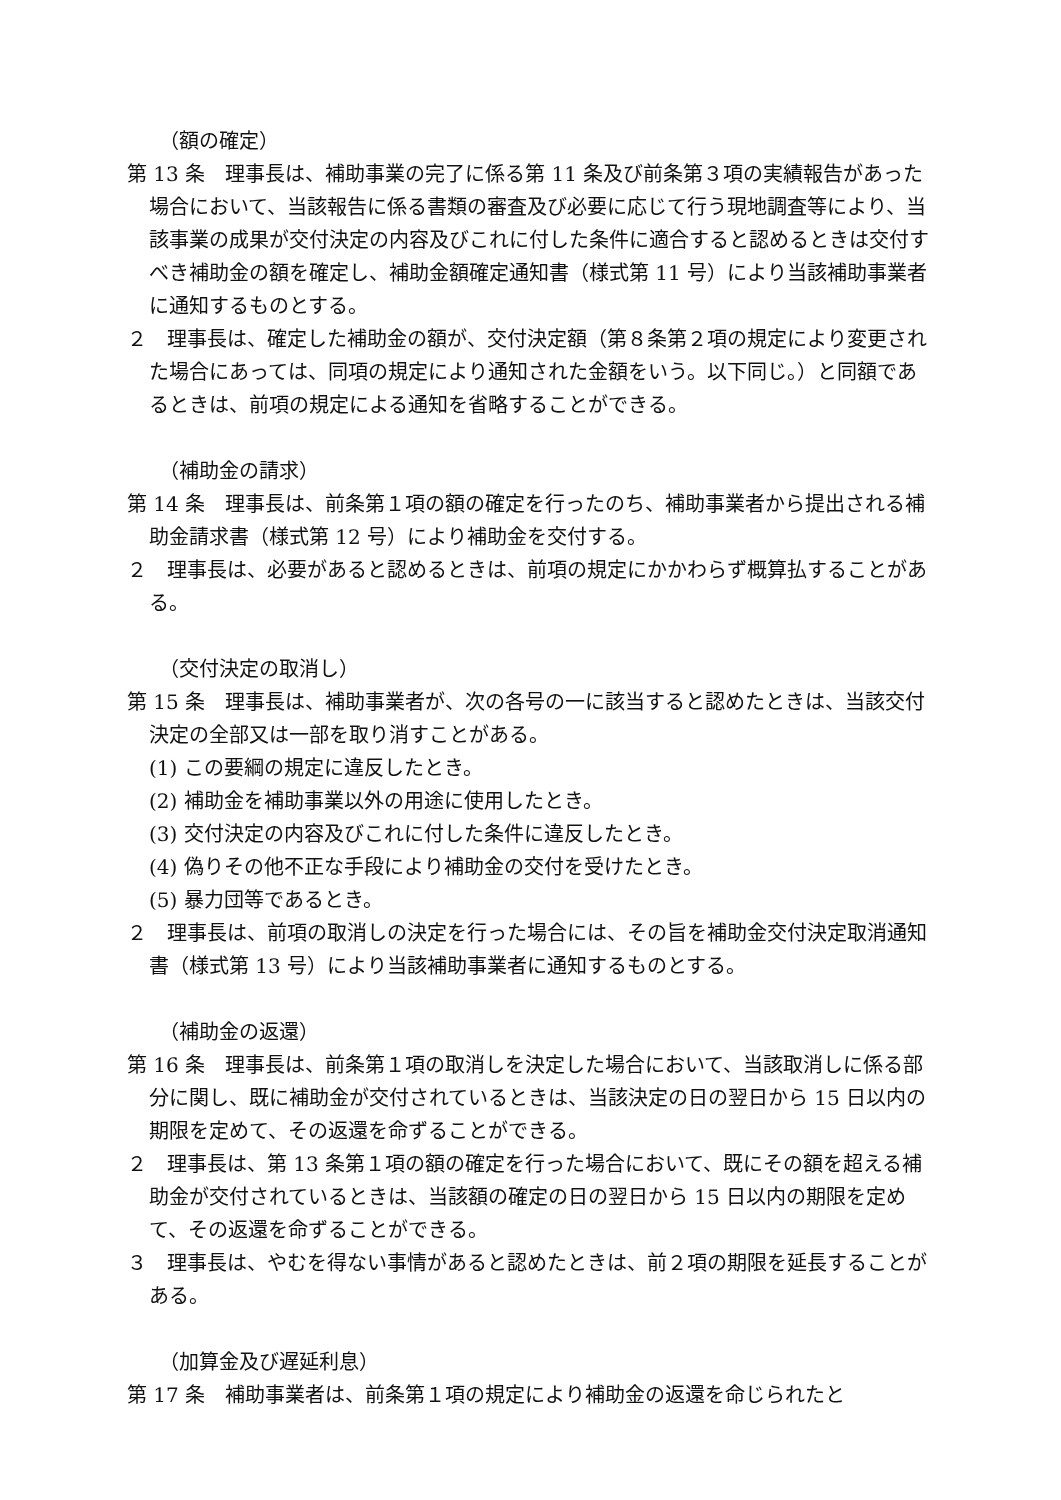（額の確定）
第 13 条　理事長は、補助事業の完了に係る第 11 条及び前条第３項の実績報告があった場合において、当該報告に係る書類の審査及び必要に応じて行う現地調査等により、当該事業の成果が交付決定の内容及びこれに付した条件に適合すると認めるときは交付すべき補助金の額を確定し、補助金額確定通知書（様式第 11 号）により当該補助事業者に通知するものとする。
２　理事長は、確定した補助金の額が、交付決定額（第８条第２項の規定により変更された場合にあっては、同項の規定により通知された金額をいう。以下同じ。）と同額であるときは、前項の規定による通知を省略することができる。
（補助金の請求）
第 14 条　理事長は、前条第１項の額の確定を行ったのち、補助事業者から提出される補助金請求書（様式第 12 号）により補助金を交付する。
２　理事長は、必要があると認めるときは、前項の規定にかかわらず概算払することがある。
（交付決定の取消し）
第 15 条　理事長は、補助事業者が、次の各号の一に該当すると認めたときは、当該交付決定の全部又は一部を取り消すことがある。
(1) この要綱の規定に違反したとき。
(2) 補助金を補助事業以外の用途に使用したとき。
(3) 交付決定の内容及びこれに付した条件に違反したとき。
(4) 偽りその他不正な手段により補助金の交付を受けたとき。
(5) 暴力団等であるとき。
２　理事長は、前項の取消しの決定を行った場合には、その旨を補助金交付決定取消通知書（様式第 13 号）により当該補助事業者に通知するものとする。
（補助金の返還）
第 16 条　理事長は、前条第１項の取消しを決定した場合において、当該取消しに係る部分に関し、既に補助金が交付されているときは、当該決定の日の翌日から 15 日以内の期限を定めて、その返還を命ずることができる。
２　理事長は、第 13 条第１項の額の確定を行った場合において、既にその額を超える補助金が交付されているときは、当該額の確定の日の翌日から 15 日以内の期限を定めて、その返還を命ずることができる。
３　理事長は、やむを得ない事情があると認めたときは、前２項の期限を延長することがある。
（加算金及び遅延利息）
第 17 条　補助事業者は、前条第１項の規定により補助金の返還を命じられたと